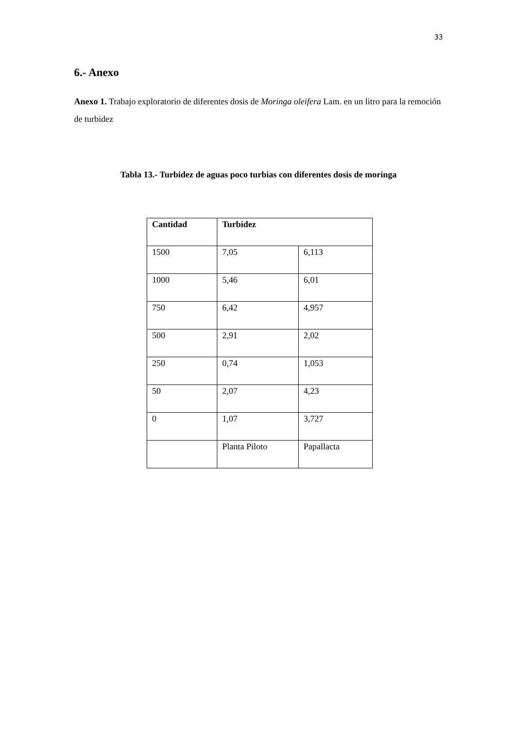33
6.- Anexo
Anexo 1. Trabajo exploratorio de diferentes dosis de Moringa oleifera Lam. en un litro para la remoción de turbidez
Tabla 13.- Turbidez de aguas poco turbias con diferentes dosis de moringa
| Cantidad | Turbidez | |
| 1500 | 7,05 | 6,113 |
| 1000 | 5,46 | 6,01 |
| 750 | 6,42 | 4,957 |
| 500 | 2,91 | 2,02 |
| 250 | 0,74 | 1,053 |
| 50 | 2,07 | 4,23 |
| 0 | 1,07 | 3,727 |
| | Planta Piloto | Papallacta |